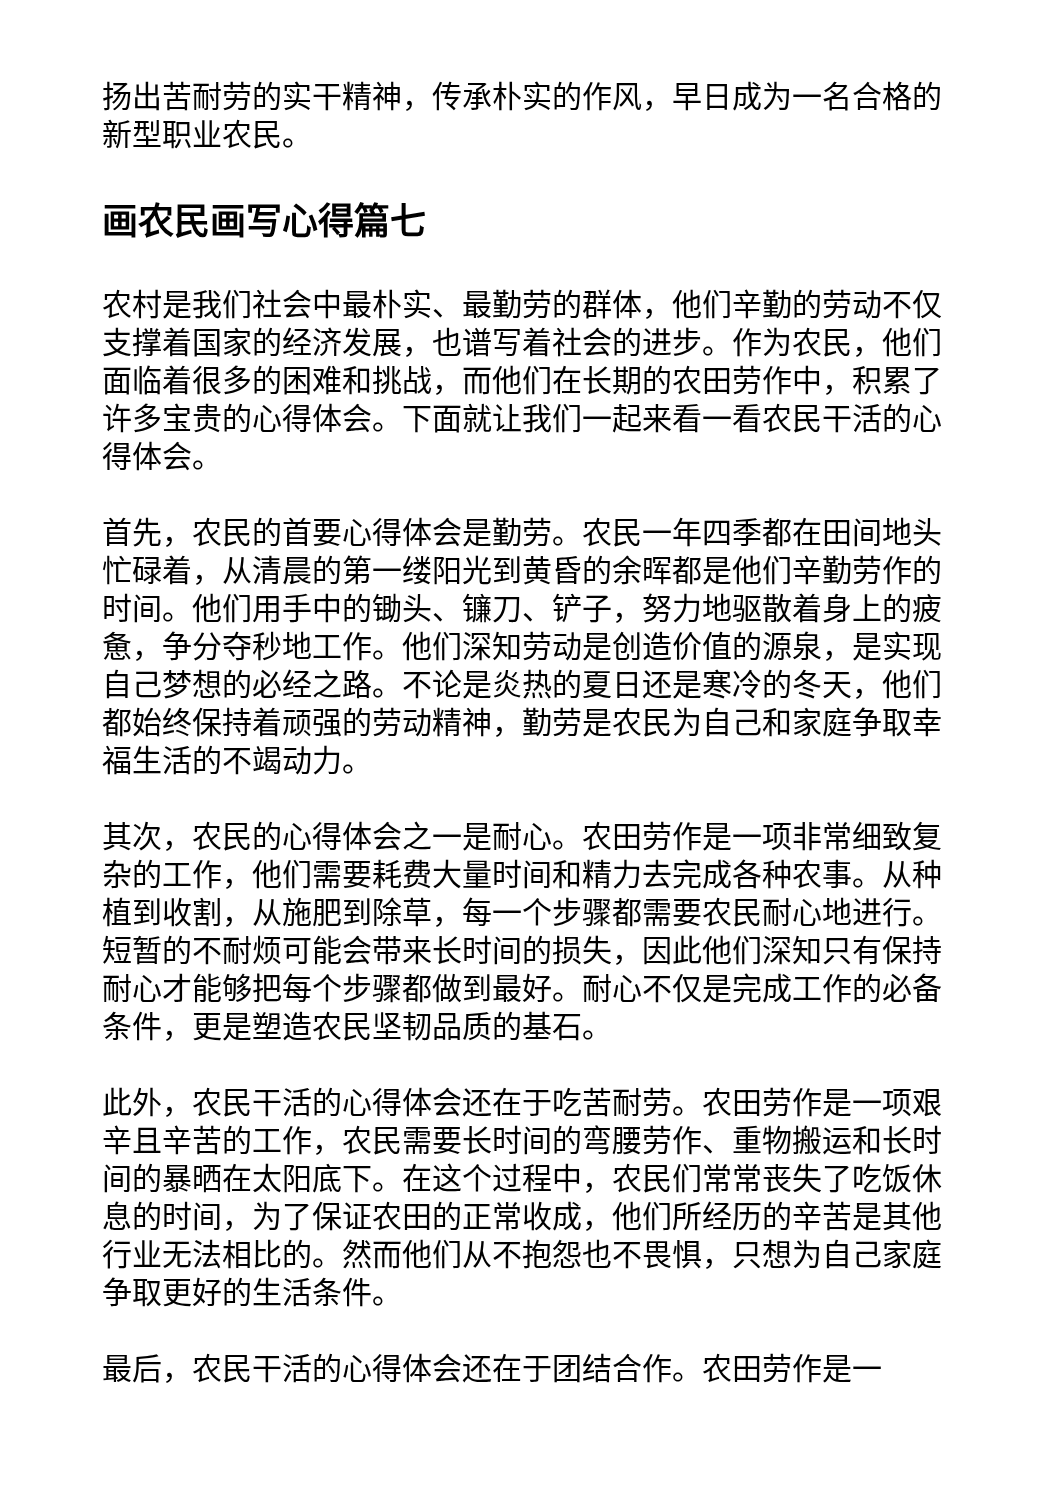扬出苦耐劳的实干精神，传承朴实的作风，早日成为一名合格的新型职业农民。
画农民画写心得篇七
农村是我们社会中最朴实、最勤劳的群体，他们辛勤的劳动不仅支撑着国家的经济发展，也谱写着社会的进步。作为农民，他们面临着很多的困难和挑战，而他们在长期的农田劳作中，积累了许多宝贵的心得体会。下面就让我们一起来看一看农民干活的心得体会。
首先，农民的首要心得体会是勤劳。农民一年四季都在田间地头忙碌着，从清晨的第一缕阳光到黄昏的余晖都是他们辛勤劳作的时间。他们用手中的锄头、镰刀、铲子，努力地驱散着身上的疲惫，争分夺秒地工作。他们深知劳动是创造价值的源泉，是实现自己梦想的必经之路。不论是炎热的夏日还是寒冷的冬天，他们都始终保持着顽强的劳动精神，勤劳是农民为自己和家庭争取幸福生活的不竭动力。
其次，农民的心得体会之一是耐心。农田劳作是一项非常细致复杂的工作，他们需要耗费大量时间和精力去完成各种农事。从种植到收割，从施肥到除草，每一个步骤都需要农民耐心地进行。短暂的不耐烦可能会带来长时间的损失，因此他们深知只有保持耐心才能够把每个步骤都做到最好。耐心不仅是完成工作的必备条件，更是塑造农民坚韧品质的基石。
此外，农民干活的心得体会还在于吃苦耐劳。农田劳作是一项艰辛且辛苦的工作，农民需要长时间的弯腰劳作、重物搬运和长时间的暴晒在太阳底下。在这个过程中，农民们常常丧失了吃饭休息的时间，为了保证农田的正常收成，他们所经历的辛苦是其他行业无法相比的。然而他们从不抱怨也不畏惧，只想为自己家庭争取更好的生活条件。
最后，农民干活的心得体会还在于团结合作。农田劳作是一